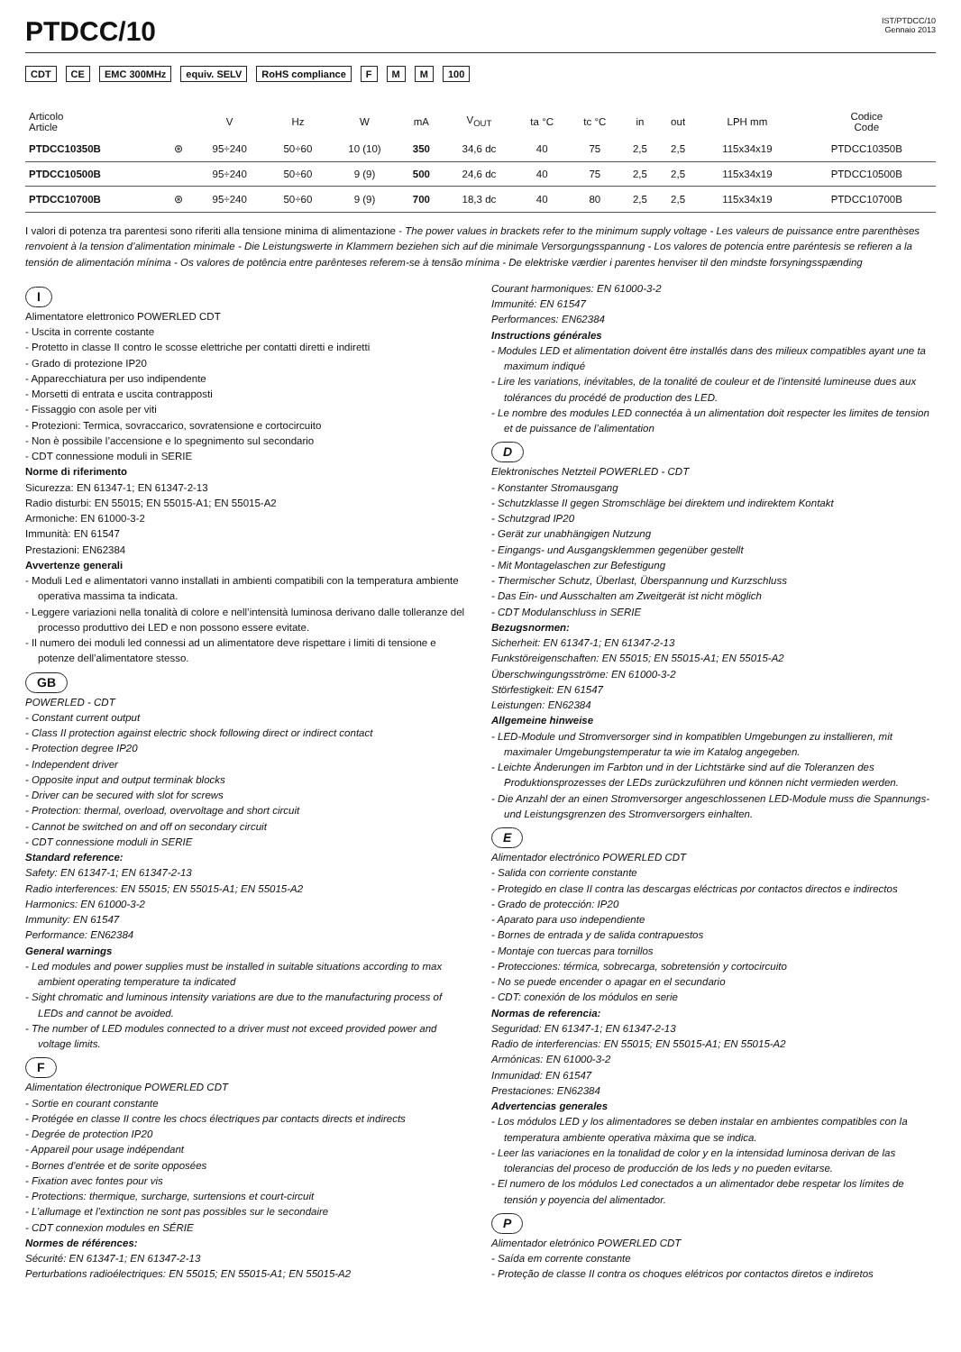PTDCC/10
IST/PTDCC/10
Gennaio 2013
CDT CE EMC 300MHz equiv. SELV RoHS compliance F M M 100
| Articolo Article | | V | Hz | W | mA | V<sub>OUT</sub> | ta °C | tc °C | in | out | LPH mm | Codice Code |
| --- | --- | --- | --- | --- | --- | --- | --- | --- | --- | --- | --- | --- |
| PTDCC10350B | ⊛ | 95÷240 | 50÷60 | 10 (10) | 350 | 34,6 dc | 40 | 75 | 2,5 | 2,5 | 115x34x19 | PTDCC10350B |
| PTDCC10500B | | 95÷240 | 50÷60 | 9 (9) | 500 | 24,6 dc | 40 | 75 | 2,5 | 2,5 | 115x34x19 | PTDCC10500B |
| PTDCC10700B | ⊛ | 95÷240 | 50÷60 | 9 (9) | 700 | 18,3 dc | 40 | 80 | 2,5 | 2,5 | 115x34x19 | PTDCC10700B |
I valori di potenza tra parentesi sono riferiti alla tensione minima di alimentazione - The power values in brackets refer to the minimum supply voltage - Les valeurs de puissance entre parenthèses renvoient à la tension d’alimentation minimale - Die Leistungswerte in Klammern beziehen sich auf die minimale Versorgungsspannung - Los valores de potencia entre paréntesis se refieren a la tensión de alimentación mínima - Os valores de potência entre parênteses referem-se à tensão mínima - De elektriske værdier i parentes henviser til den mindste forsyningsspænding
I
Alimentatore elettronico POWERLED CDT
- Uscita in corrente costante
- Protetto in classe II contro le scosse elettriche per contatti diretti e indiretti
- Grado di protezione IP20
- Apparecchiatura per uso indipendente
- Morsetti di entrata e uscita contrapposti
- Fissaggio con asole per viti
- Protezioni: Termica, sovraccarico, sovratensione e cortocircuito
- Non è possibile l’accensione e lo spegnimento sul secondario
- CDT connessione moduli in SERIE
Norme di riferimento
Sicurezza: EN 61347-1; EN 61347-2-13
Radio disturbi: EN 55015; EN 55015-A1; EN 55015-A2
Armoniche: EN 61000-3-2
Immunità: EN 61547
Prestazioni: EN62384
Avvertenze generali
- Moduli Led e alimentatori vanno installati in ambienti compatibili con la temperatura ambiente operativa massima ta indicata.
- Leggere variazioni nella tonalità di colore e nell’intensità luminosa derivano dalle tolleranze del processo produttivo dei LED e non possono essere evitate.
- Il numero dei moduli led connessi ad un alimentatore deve rispettare i limiti di tensione e potenze dell’alimentatore stesso.
GB
POWERLED - CDT
- Constant current output
- Class II protection against electric shock following direct or indirect contact
- Protection degree IP20
- Independent driver
- Opposite input and output terminak blocks
- Driver can be secured with slot for screws
- Protection: thermal, overload, overvoltage and short circuit
- Cannot be switched on and off on secondary circuit
- CDT connessione moduli in SERIE
Standard reference:
Safety: EN 61347-1; EN 61347-2-13
Radio interferences: EN 55015; EN 55015-A1; EN 55015-A2
Harmonics: EN 61000-3-2
Immunity: EN 61547
Performance: EN62384
General warnings
- Led modules and power supplies must be installed in suitable situations according to max ambient operating temperature ta indicated
- Sight chromatic and luminous intensity variations are due to the manufacturing process of LEDs and cannot be avoided.
- The number of LED modules connected to a driver must not exceed provided power and voltage limits.
F
Alimentation électronique POWERLED CDT
- Sortie en courant constante
- Protégée en classe II contre les chocs électriques par contacts directs et indirects
- Degrée de protection IP20
- Appareil pour usage indépendant
- Bornes d’entrée et de sorite opposées
- Fixation avec fontes pour vis
- Protections: thermique, surcharge, surtensions et court-circuit
- L’allumage et l’extinction ne sont pas possibles sur le secondaire
- CDT connexion modules en SÉRIE
Normes de références:
Sécurité: EN 61347-1; EN 61347-2-13
Perturbations radioélectriques: EN 55015; EN 55015-A1; EN 55015-A2
Courant harmoniques: EN 61000-3-2
Immunité: EN 61547
Performances: EN62384
Instructions générales
- Modules LED et alimentation doivent être installés dans des milieux compatibles ayant une ta maximum indiqué
- Lire les variations, inévitables, de la tonalité de couleur et de l’intensité lumineuse dues aux tolérances du procédé de production des LED.
- Le nombre des modules LED connectéa à un alimentation doit respecter les limites de tension et de puissance de l’alimentation
D
Elektronisches Netzteil POWERLED - CDT
- Konstanter Stromausgang
- Schutzklasse II gegen Stromschläge bei direktem und indirektem Kontakt
- Schutzgrad IP20
- Gerät zur unabhängigen Nutzung
- Eingangs- und Ausgangsklemmen gegenüber gestellt
- Mit Montagelaschen zur Befestigung
- Thermischer Schutz, Überlast, Überspannung und Kurzschluss
- Das Ein- und Ausschalten am Zweitgerät ist nicht möglich
- CDT Modulanschluss in SERIE
Bezugsnormen:
Sicherheit: EN 61347-1; EN 61347-2-13
Funkstöreigenschaften: EN 55015; EN 55015-A1; EN 55015-A2
Überschwingungsströme: EN 61000-3-2
Störfestigkeit: EN 61547
Leistungen: EN62384
Allgemeine hinweise
- LED-Module und Stromversorger sind in kompatiblen Umgebungen zu installieren, mit maximaler Umgebungstemperatur ta wie im Katalog angegeben.
- Leichte Änderungen im Farbton und in der Lichtstärke sind auf die Toleranzen des Produktionsprozesses der LEDs zurückzuführen und können nicht vermieden werden.
- Die Anzahl der an einen Stromversorger angeschlossenen LED-Module muss die Spannungs-und Leistungsgrenzen des Stromversorgers einhalten.
E
Alimentador electrónico POWERLED CDT
- Salida con corriente constante
- Protegido en clase II contra las descargas eléctricas por contactos directos e indirectos
- Grado de protección: IP20
- Aparato para uso independiente
- Bornes de entrada y de salida contrapuestos
- Montaje con tuercas para tornillos
- Protecciones: térmica, sobrecarga, sobretensión y cortocircuito
- No se puede encender o apagar en el secundario
- CDT: conexión de los módulos en serie
Normas de referencia:
Seguridad: EN 61347-1; EN 61347-2-13
Radio de interferencias: EN 55015; EN 55015-A1; EN 55015-A2
Armónicas: EN 61000-3-2
Inmunidad: EN 61547
Prestaciones: EN62384
Advertencias generales
- Los módulos LED y los alimentadores se deben instalar en ambientes compatibles con la temperatura ambiente operativa màxima que se indica.
- Leer las variaciones en la tonalidad de color y en la intensidad luminosa derivan de las tolerancias del proceso de producción de los leds y no pueden evitarse.
- El numero de los módulos Led conectados a un alimentador debe respetar los límites de tensión y poyencia del alimentador.
P
Alimentador eletrónico POWERLED CDT
- Saída em corrente constante
- Proteção de classe II contra os choques elétricos por contactos diretos e indiretos